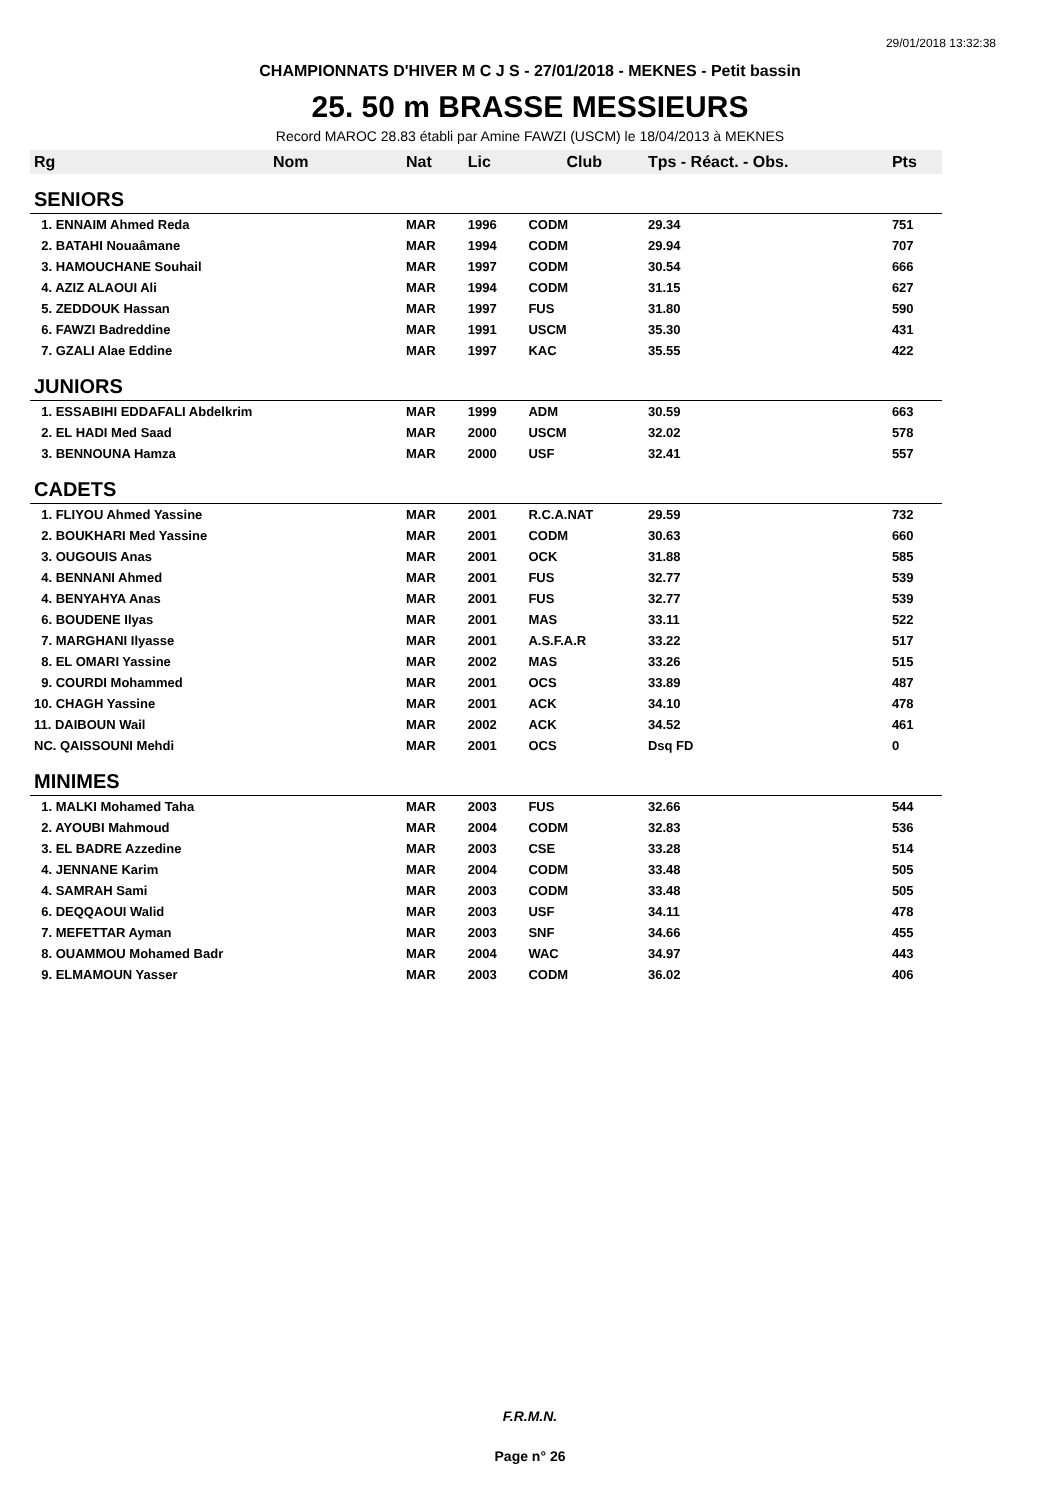29/01/2018 13:32:38
CHAMPIONNATS D'HIVER M C J S - 27/01/2018 - MEKNES - Petit bassin
25. 50 m BRASSE MESSIEURS
Record MAROC 28.83 établi par Amine FAWZI (USCM) le 18/04/2013 à MEKNES
| Rg | Nom | Nat | Lic | Club | Tps - Réact. - Obs. | Pts |
| --- | --- | --- | --- | --- | --- | --- |
| SENIORS | | | | | | |
| 1. ENNAIM Ahmed Reda | | MAR | 1996 | CODM | 29.34 | 751 |
| 2. BATAHI Nouaâmane | | MAR | 1994 | CODM | 29.94 | 707 |
| 3. HAMOUCHANE Souhail | | MAR | 1997 | CODM | 30.54 | 666 |
| 4. AZIZ ALAOUI Ali | | MAR | 1994 | CODM | 31.15 | 627 |
| 5. ZEDDOUK Hassan | | MAR | 1997 | FUS | 31.80 | 590 |
| 6. FAWZI Badreddine | | MAR | 1991 | USCM | 35.30 | 431 |
| 7. GZALI Alae Eddine | | MAR | 1997 | KAC | 35.55 | 422 |
| JUNIORS | | | | | | |
| 1. ESSABIHI EDDAFALI Abdelkrim | | MAR | 1999 | ADM | 30.59 | 663 |
| 2. EL HADI Med Saad | | MAR | 2000 | USCM | 32.02 | 578 |
| 3. BENNOUNA Hamza | | MAR | 2000 | USF | 32.41 | 557 |
| CADETS | | | | | | |
| 1. FLIYOU Ahmed Yassine | | MAR | 2001 | R.C.A.NAT | 29.59 | 732 |
| 2. BOUKHARI Med Yassine | | MAR | 2001 | CODM | 30.63 | 660 |
| 3. OUGOUIS Anas | | MAR | 2001 | OCK | 31.88 | 585 |
| 4. BENNANI Ahmed | | MAR | 2001 | FUS | 32.77 | 539 |
| 4. BENYAHYA Anas | | MAR | 2001 | FUS | 32.77 | 539 |
| 6. BOUDENE Ilyas | | MAR | 2001 | MAS | 33.11 | 522 |
| 7. MARGHANI Ilyasse | | MAR | 2001 | A.S.F.A.R | 33.22 | 517 |
| 8. EL OMARI Yassine | | MAR | 2002 | MAS | 33.26 | 515 |
| 9. COURDI Mohammed | | MAR | 2001 | OCS | 33.89 | 487 |
| 10. CHAGH Yassine | | MAR | 2001 | ACK | 34.10 | 478 |
| 11. DAIBOUN Wail | | MAR | 2002 | ACK | 34.52 | 461 |
| NC. QAISSOUNI Mehdi | | MAR | 2001 | OCS | Dsq FD | 0 |
| MINIMES | | | | | | |
| 1. MALKI Mohamed Taha | | MAR | 2003 | FUS | 32.66 | 544 |
| 2. AYOUBI Mahmoud | | MAR | 2004 | CODM | 32.83 | 536 |
| 3. EL BADRE Azzedine | | MAR | 2003 | CSE | 33.28 | 514 |
| 4. JENNANE Karim | | MAR | 2004 | CODM | 33.48 | 505 |
| 4. SAMRAH Sami | | MAR | 2003 | CODM | 33.48 | 505 |
| 6. DEQQAOUI Walid | | MAR | 2003 | USF | 34.11 | 478 |
| 7. MEFETTAR Ayman | | MAR | 2003 | SNF | 34.66 | 455 |
| 8. OUAMMOU Mohamed Badr | | MAR | 2004 | WAC | 34.97 | 443 |
| 9. ELMAMOUN Yasser | | MAR | 2003 | CODM | 36.02 | 406 |
F.R.M.N.
Page n° 26